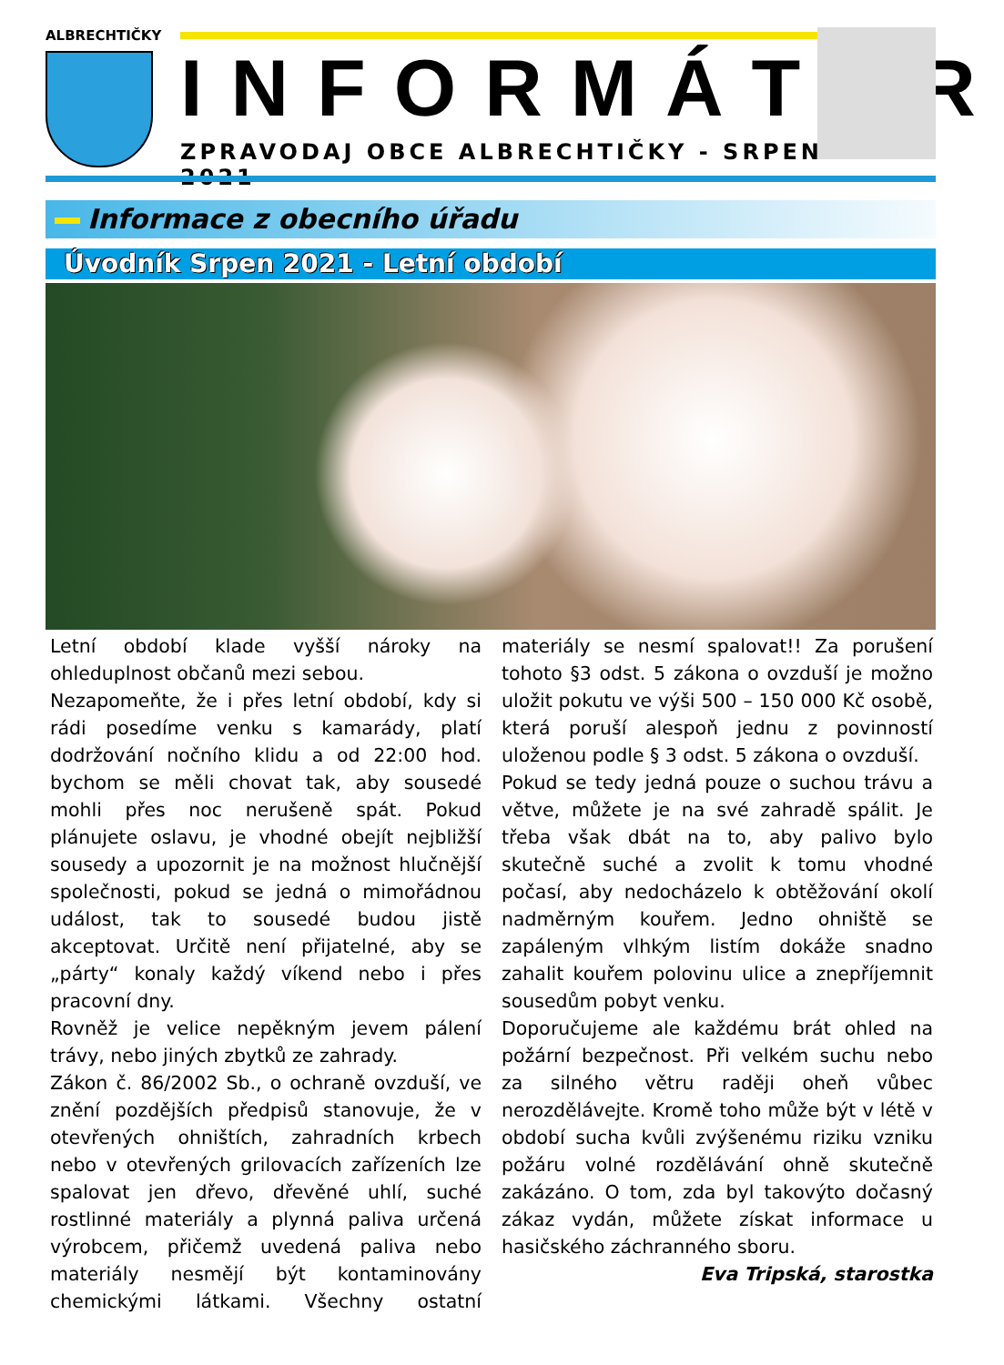ALBRECHTIČKY
INFORMÁTOR
ZPRAVODAJ OBCE ALBRECHTIČKY - SRPEN 2021
Informace z obecního úřadu
Úvodník Srpen 2021 - Letní období
Letní období klade vyšší nároky na ohleduplnost občanů mezi sebou.
Nezapomeňte, že i přes letní období, kdy si rádi posedíme venku s kamarády, platí dodržování nočního klidu a od 22:00 hod. bychom se měli chovat tak, aby sousedé mohli přes noc nerušeně spát. Pokud plánujete oslavu, je vhodné obejít nejbližší sousedy a upozornit je na možnost hlučnější společnosti, pokud se jedná o mimořádnou událost, tak to sousedé budou jistě akceptovat. Určitě není přijatelné, aby se „párty“ konaly každý víkend nebo i přes pracovní dny.
Rovněž je velice nepěkným jevem pálení trávy, nebo jiných zbytků ze zahrady.
Zákon č. 86/2002 Sb., o ochraně ovzduší, ve znění pozdějších předpisů stanovuje, že v otevřených ohništích, zahradních krbech nebo v otevřených grilovacích zařízeních lze spalovat jen dřevo, dřevěné uhlí, suché rostlinné materiály a plynná paliva určená výrobcem, přičemž uvedená paliva nebo materiály nesmějí být kontaminovány chemickými látkami. Všechny ostatní materiály se nesmí spalovat!! Za porušení tohoto §3 odst. 5 zákona o ovzduší je možno uložit pokutu ve výši 500 – 150 000 Kč osobě, která poruší alespoň jednu z povinností uloženou podle § 3 odst. 5 zákona o ovzduší.
Pokud se tedy jedná pouze o suchou trávu a větve, můžete je na své zahradě spálit. Je třeba však dbát na to, aby palivo bylo skutečně suché a zvolit k tomu vhodné počasí, aby nedocházelo k obtěžování okolí nadměrným kouřem. Jedno ohniště se zapáleným vlhkým listím dokáže snadno zahalit kouřem polovinu ulice a znepříjemnit sousedům pobyt venku.
Doporučujeme ale každému brát ohled na požární bezpečnost. Při velkém suchu nebo za silného větru raději oheň vůbec nerozdělávejte. Kromě toho může být v létě v období sucha kvůli zvýšenému riziku vzniku požáru volné rozdělávání ohně skutečně zakázáno. O tom, zda byl takovýto dočasný zákaz vydán, můžete získat informace u hasičského záchranného sboru.
Eva Tripská, starostka